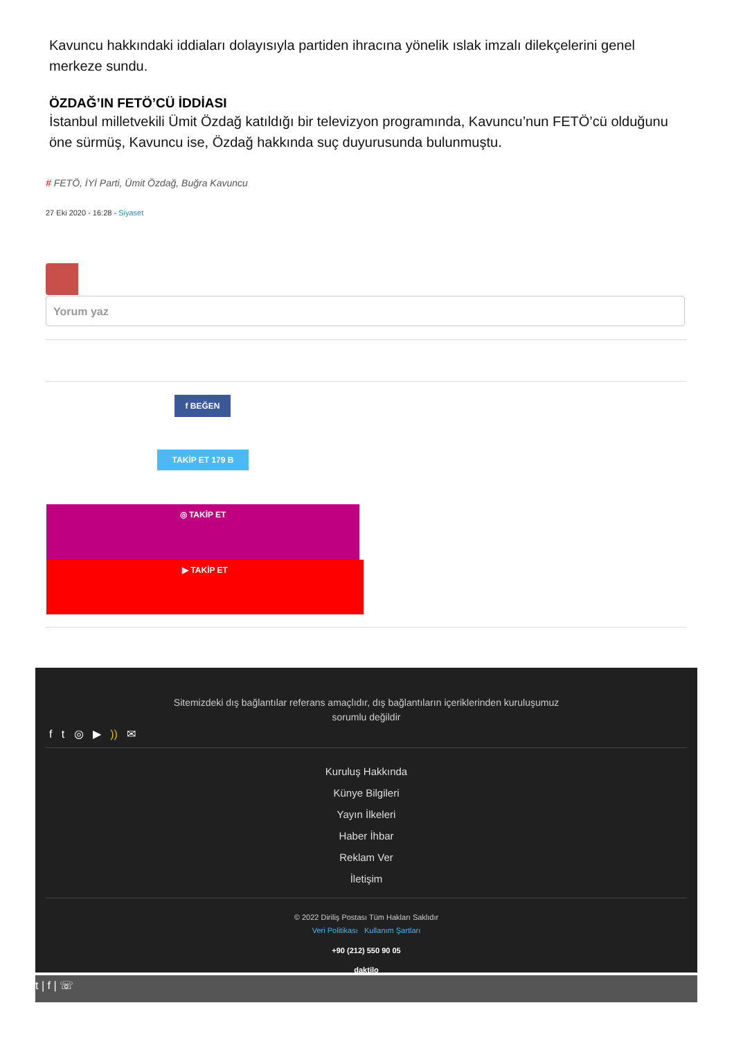Kavuncu hakkındaki iddiaları dolayısıyla partiden ihracına yönelik ıslak imzalı dilekçelerini genel merkeze sundu.
ÖZDAĞ’IN FETÖ’CÜ İDDİASI
İstanbul milletvekili Ümit Özdağ katıldığı bir televizyon programında, Kavuncu’nun FETÖ’cü olduğunu öne sürmüş, Kavuncu ise, Özdağ hakkında suç duyurusunda bulunmuştu.
# FETÖ, İYİ Parti, Ümit Özdağ, Buğra Kavuncu
27 Eki 2020 - 16:28 - Siyaset
Yorum yaz
f BEĞEN
TAKİP ET 179 B
◎ TAKİP ET
▶ TAKİP ET
Sitemizdeki dış bağlantılar referans amaçlıdır, dış bağlantıların içeriklerinden kuruluşumuz sorumlu değildir
f t ◎ ▶ )) ✉
Kuruluş Hakkında
Künye Bilgileri
Yayın İlkeleri
Haber İhbar
Reklam Ver
İletişim
© 2022 Diriliş Postası Tüm Hakları Saklıdır
Veri Politikası Kullanım Şartları
+90 (212) 550 90 05
daktilo
t | f | ☏